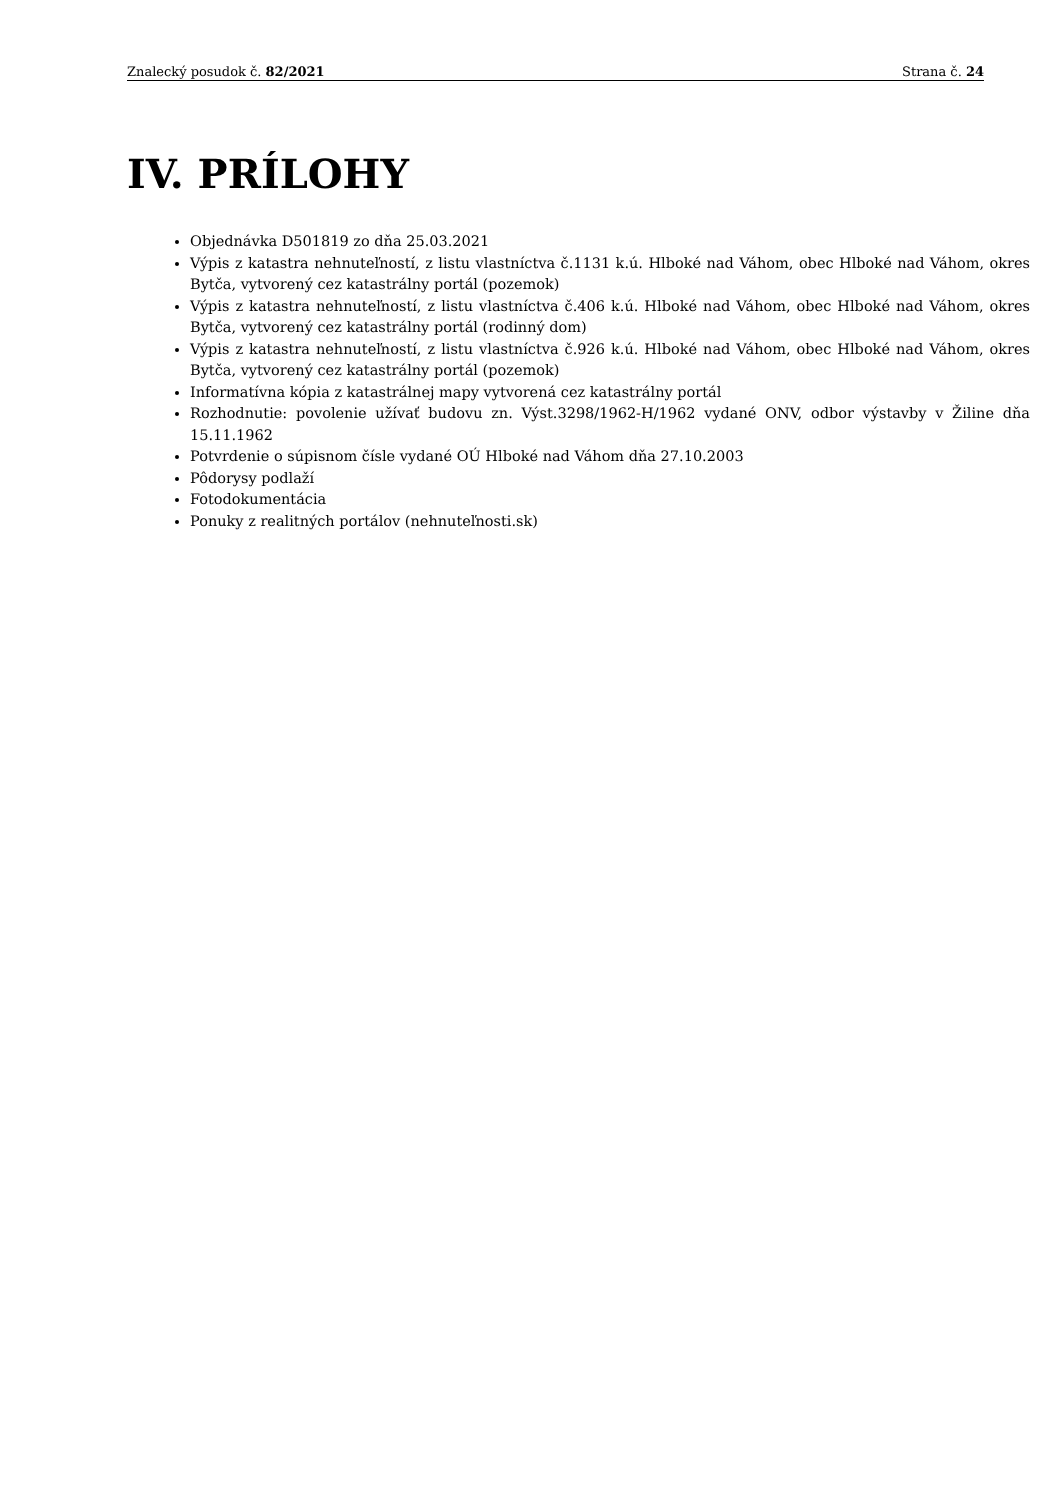Znalecký posudok č. 82/2021 Strana č. 24
IV. PRÍLOHY
Objednávka D501819 zo dňa 25.03.2021
Výpis z katastra nehnuteľností, z listu vlastníctva č.1131 k.ú. Hlboké nad Váhom, obec Hlboké nad Váhom, okres Bytča, vytvorený cez katastrálny portál (pozemok)
Výpis z katastra nehnuteľností, z listu vlastníctva č.406 k.ú. Hlboké nad Váhom, obec Hlboké nad Váhom, okres Bytča, vytvorený cez katastrálny portál (rodinný dom)
Výpis z katastra nehnuteľností, z listu vlastníctva č.926 k.ú. Hlboké nad Váhom, obec Hlboké nad Váhom, okres Bytča, vytvorený cez katastrálny portál (pozemok)
Informatívna kópia z katastrálnej mapy vytvorená cez katastrálny portál
Rozhodnutie: povolenie užívať budovu zn. Výst.3298/1962-H/1962 vydané ONV, odbor výstavby v Žiline dňa 15.11.1962
Potvrdenie o súpisnom čísle vydané OÚ Hlboké nad Váhom dňa 27.10.2003
Pôdorysy podlaží
Fotodokumentácia
Ponuky z realitných portálov (nehnuteľnosti.sk)